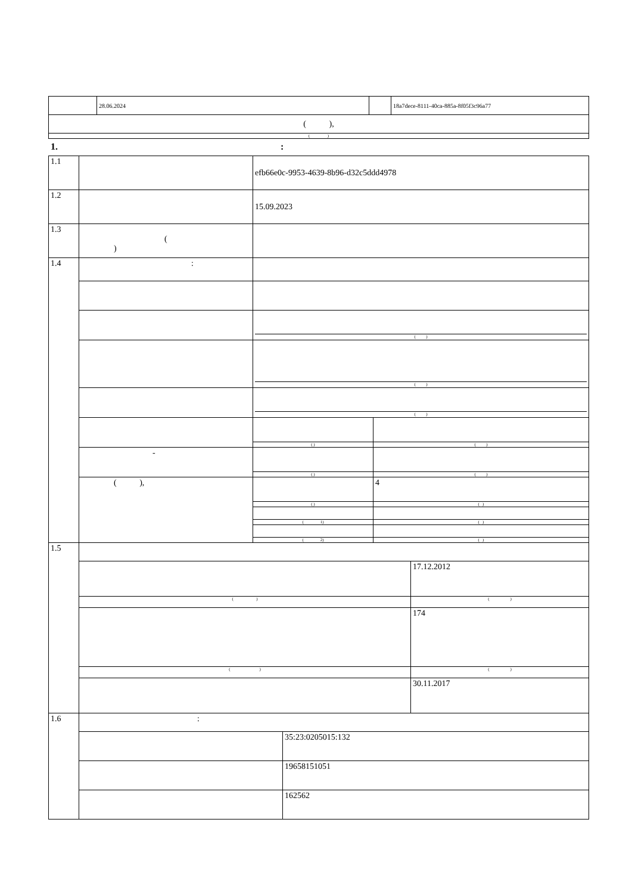| | 28.06.2024 | | 18a7dece-8111-40ca-885a-8f05f3c96a77 |
| ( ), | | | |
| ( ) | | | |
1. :
| 1.1 | | efb66e0c-9953-4639-8b96-d32c5ddd4978 |
| 1.2 | | 15.09.2023 |
| 1.3 | ( ) | |
| 1.4 | : | |
| | | ( ) |
| | | ( ) |
| | | ( ) |
| | | / ( ) / ( ) / |
| | - | / ( ) / ( ) / |
| | ( ), | / / 4 / / ( ) / ( ) / / ( 1) / ( ) / / ( 2) / ( ) / |
| 1.5 | / / 17.12.2012 / / ( ) / ( ) / / / 174 / / ( ) / ( ) / / / 30.11.2017 / | |
| 1.6 | / : / / / / 35:23:0205015:132 / / / 19658151051 / / / 162562 / | |